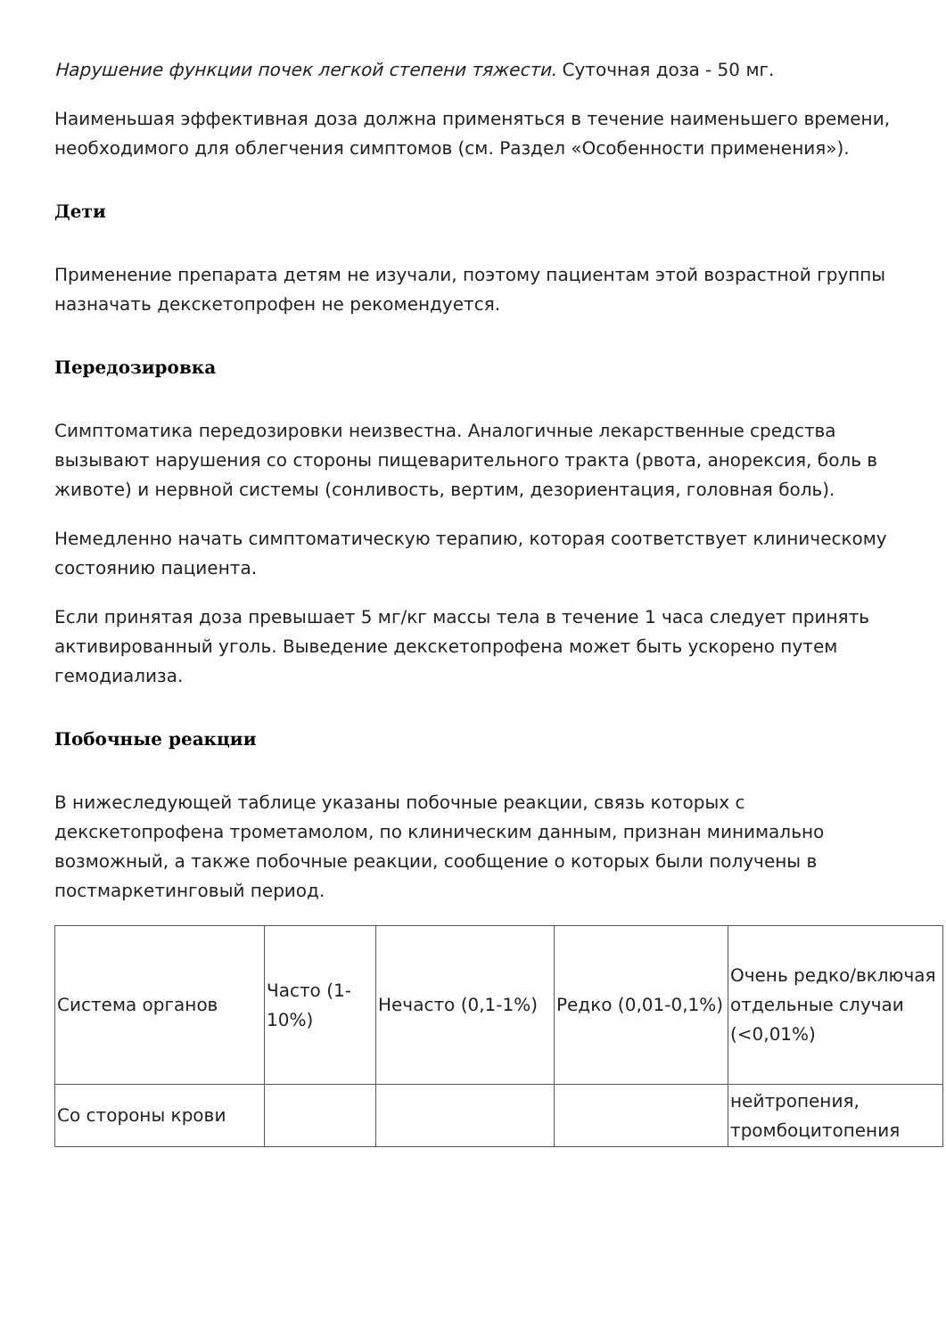Нарушение функции почек легкой степени тяжести. Суточная доза - 50 мг.
Наименьшая эффективная доза должна применяться в течение наименьшего времени, необходимого для облегчения симптомов (см. Раздел «Особенности применения»).
Дети
Применение препарата детям не изучали, поэтому пациентам этой возрастной группы назначать декскетопрофен не рекомендуется.
Передозировка
Симптоматика передозировки неизвестна. Аналогичные лекарственные средства вызывают нарушения со стороны пищеварительного тракта (рвота, анорексия, боль в животе) и нервной системы (сонливость, вертим, дезориентация, головная боль).
Немедленно начать симптоматическую терапию, которая соответствует клиническому состоянию пациента.
Если принятая доза превышает 5 мг/кг массы тела в течение 1 часа следует принять активированный уголь. Выведение декскетопрофена может быть ускорено путем гемодиализа.
Побочные реакции
В нижеследующей таблице указаны побочные реакции, связь которых с декскетопрофена трометамолом, по клиническим данным, признан минимально возможный, а также побочные реакции, сообщение о которых были получены в постмаркетинговый период.
| Система органов | Часто (1-10%) | Нечасто (0,1-1%) | Редко (0,01-0,1%) | Очень редко/включая отдельные случаи (<0,01%) |
| Со стороны крови | | | | нейтропения, тромбоцитопения |